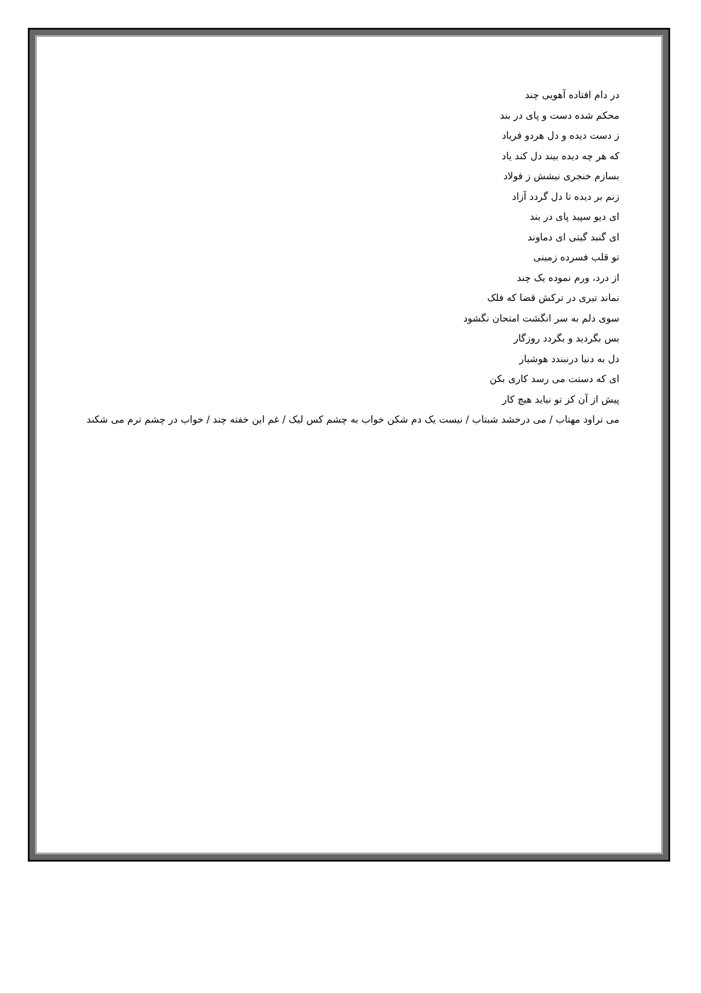در دام افتاده آهویی چند
محکم شده دست و پای در بند
ز دست دیده و دل هردو فریاد
که هر چه دیده بیند دل کند یاد
بسازم خنجری نیشش ز فولاد
زنم بر دیده تا دل گردد آزاد
ای دیو سپید پای در بند
ای گنبد گیتی ای دماوند
تو قلب فسرده زمینی
از درد، ورم نموده یک چند
نماند تیری در ترکش قضا که فلک
سوی دلم به سر انگشت امتحان نگشود
بس بگردید و بگردد روزگار
دل به دنیا درنبندد هوشیار
ای که دستت می رسد کاری بکن
پیش از آن کز تو نیاید هیچ کار
می تراود مهتاب / می درخشد شبتاب / نیست یک دم شکن خواب به چشم کس لیک / غم این خفته چند / خواب در چشم ترم می شکند